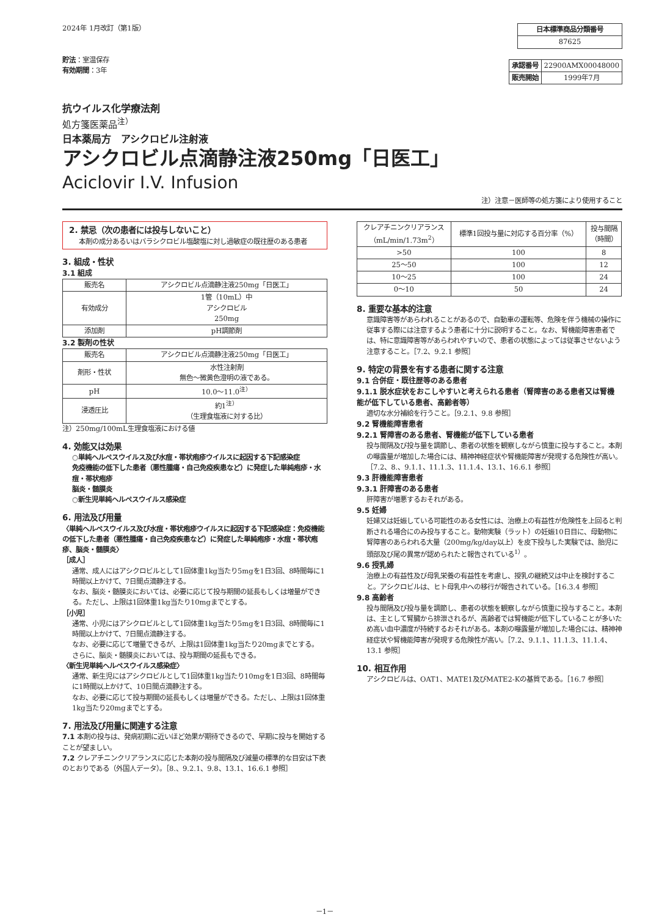2024年 1月改訂（第1版）
貯法：室温保存
有効期間：3年
| 日本標準商品分類番号 |
| --- |
| 87625 |
| 承認番号 | 22900AMX00048000 |
| 販売開始 | 1999年7月 |
抗ウイルス化学療法剤
処方箋医薬品<sup>注）</sup>
日本薬局方　アシクロビル注射液
アシクロビル点滴静注液250mg「日医工」
Aciclovir I.V. Infusion
注）注意－医師等の処方箋により使用すること
2. 禁忌（次の患者には投与しないこと）
本剤の成分あるいはバラシクロビル塩酸塩に対し過敏症の既往歴のある患者
3. 組成・性状
3.1 組成
| 販売名 | アシクロビル点滴静注液250mg「日医工」 |
| 有効成分 | 1管（10mL）中 アシクロビル 250mg |
| 添加剤 | pH調節剤 |
3.2 製剤の性状
| 販売名 | アシクロビル点滴静注液250mg「日医工」 |
| 剤形・性状 | 水性注射剤 無色～微黄色澄明の液である。 |
| pH | 10.0～11.0<sup>注）</sup> |
| 浸透圧比 | 約1<sup>注）</sup> （生理食塩液に対する比） |
注）250mg/100mL生理食塩液における値
4. 効能又は効果
○単純ヘルペスウイルス及び水痘・帯状疱疹ウイルスに起因する下記感染症
免疫機能の低下した患者（悪性腫瘍・自己免疫疾患など）に発症した単純疱疹・水痘・帯状疱疹
脳炎・髄膜炎
○新生児単純ヘルペスウイルス感染症
6. 用法及び用量
〈単純ヘルペスウイルス及び水痘・帯状疱疹ウイルスに起因する下記感染症：免疫機能の低下した患者（悪性腫瘍・自己免疫疾患など）に発症した単純疱疹・水痘・帯状疱疹、脳炎・髄膜炎〉
［成人］
通常、成人にはアシクロビルとして1回体重1kg当たり5mgを1日3回、8時間毎に1時間以上かけて、7日間点滴静注する。
なお、脳炎・髄膜炎においては、必要に応じて投与期間の延長もしくは増量ができる。ただし、上限は1回体重1kg当たり10mgまでとする。
［小児］
通常、小児にはアシクロビルとして1回体重1kg当たり5mgを1日3回、8時間毎に1時間以上かけて、7日間点滴静注する。
なお、必要に応じて増量できるが、上限は1回体重1kg当たり20mgまでとする。
さらに、脳炎・髄膜炎においては、投与期間の延長もできる。
〈新生児単純ヘルペスウイルス感染症〉
通常、新生児にはアシクロビルとして1回体重1kg当たり10mgを1日3回、8時間毎に1時間以上かけて、10日間点滴静注する。
なお、必要に応じて投与期間の延長もしくは増量ができる。ただし、上限は1回体重1kg当たり20mgまでとする。
7. 用法及び用量に関連する注意
7.1 本剤の投与は、発病初期に近いほど効果が期待できるので、早期に投与を開始することが望ましい。
7.2 クレアチニンクリアランスに応じた本剤の投与間隔及び減量の標準的な目安は下表のとおりである（外国人データ）。［8.、9.2.1、9.8、13.1、16.6.1 参照］
| クレアチニンクリアランス （mL/min/1.73m<sup>2</sup>） | 標準1回投与量に対応する百分率（%） | 投与間隔 （時間） |
| --- | --- | --- |
| >50 | 100 | 8 |
| 25～50 | 100 | 12 |
| 10～25 | 100 | 24 |
| 0～10 | 50 | 24 |
8. 重要な基本的注意
意識障害等があらわれることがあるので、自動車の運転等、危険を伴う機械の操作に従事する際には注意するよう患者に十分に説明すること。なお、腎機能障害患者では、特に意識障害等があらわれやすいので、患者の状態によっては従事させないよう注意すること。［7.2、9.2.1 参照］
9. 特定の背景を有する患者に関する注意
9.1 合併症・既往歴等のある患者
9.1.1 脱水症状をおこしやすいと考えられる患者（腎障害のある患者又は腎機能が低下している患者、高齢者等）
適切な水分補給を行うこと。［9.2.1、9.8 参照］
9.2 腎機能障害患者
9.2.1 腎障害のある患者、腎機能が低下している患者
投与間隔及び投与量を調節し、患者の状態を観察しながら慎重に投与すること。本剤の曝露量が増加した場合には、精神神経症状や腎機能障害が発現する危険性が高い。［7.2、8.、9.1.1、11.1.3、11.1.4、13.1、16.6.1 参照］
9.3 肝機能障害患者
9.3.1 肝障害のある患者
肝障害が増悪するおそれがある。
9.5 妊婦
妊婦又は妊娠している可能性のある女性には、治療上の有益性が危険性を上回ると判断される場合にのみ投与すること。動物実験（ラット）の妊娠10日目に、母動物に腎障害のあらわれる大量（200mg/kg/day以上）を皮下投与した実験では、胎児に頭部及び尾の異常が認められたと報告されている<sup>1）</sup>。
9.6 授乳婦
治療上の有益性及び母乳栄養の有益性を考慮し、授乳の継続又は中止を検討すること。アシクロビルは、ヒト母乳中への移行が報告されている。［16.3.4 参照］
9.8 高齢者
投与間隔及び投与量を調節し、患者の状態を観察しながら慎重に投与すること。本剤は、主として腎臓から排泄されるが、高齢者では腎機能が低下していることが多いため高い血中濃度が持続するおそれがある。本剤の曝露量が増加した場合には、精神神経症状や腎機能障害が発現する危険性が高い。［7.2、9.1.1、11.1.3、11.1.4、13.1 参照］
10. 相互作用
アシクロビルは、OAT1、MATE1及びMATE2-Kの基質である。［16.7 参照］
－1－